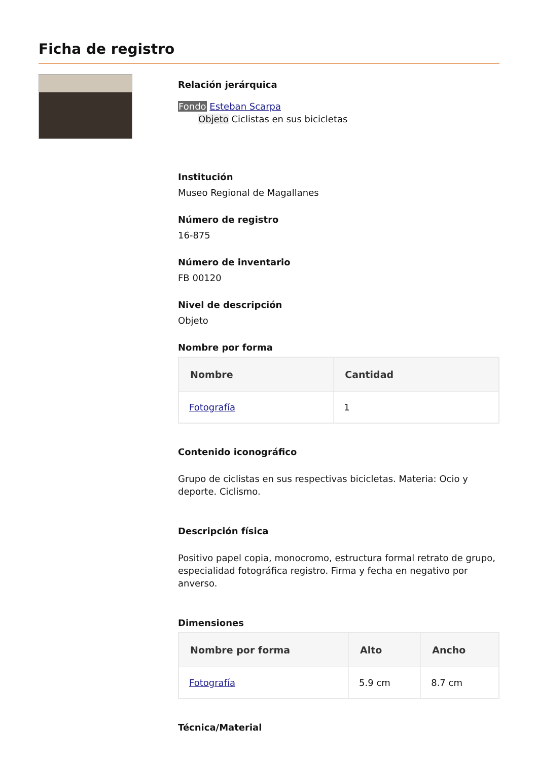Ficha de registro
Relación jerárquica
Fondo Esteban Scarpa
Objeto Ciclistas en sus bicicletas
Institución
Museo Regional de Magallanes
Número de registro
16-875
Número de inventario
FB 00120
Nivel de descripción
Objeto
Nombre por forma
| Nombre | Cantidad |
| --- | --- |
| Fotografía | 1 |
Contenido iconográfico
Grupo de ciclistas en sus respectivas bicicletas. Materia: Ocio y deporte. Ciclismo.
Descripción física
Positivo papel copia, monocromo, estructura formal retrato de grupo, especialidad fotográfica registro. Firma y fecha en negativo por anverso.
Dimensiones
| Nombre por forma | Alto | Ancho |
| --- | --- | --- |
| Fotografía | 5.9 cm | 8.7 cm |
Técnica/Material